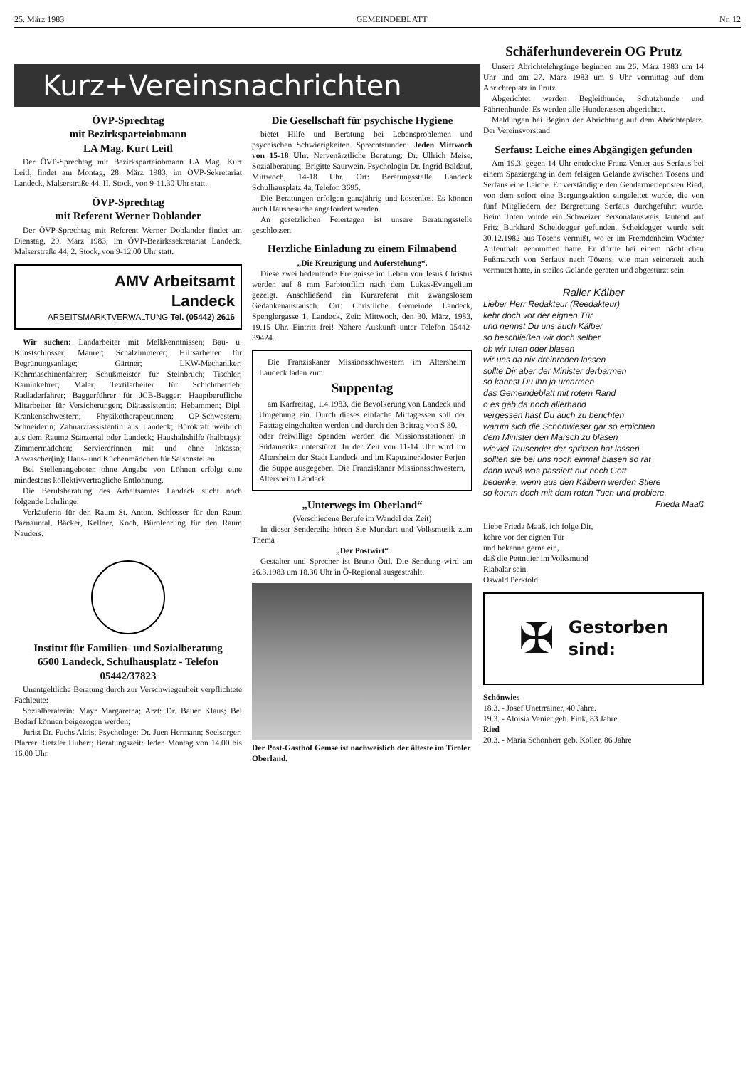25. März 1983 GEMEINDEBLATT Nr. 12
Kurz+Vereinsnachrichten
ÖVP-Sprechtag
mit Bezirksparteiobmann
LA Mag. Kurt Leitl
Der ÖVP-Sprechtag mit Bezirksparteiobmann LA Mag. Kurt Leitl, findet am Montag, 28. März 1983, im ÖVP-Sekretariat Landeck, Malserstraße 44, II. Stock, von 9-11.30 Uhr statt.
ÖVP-Sprechtag
mit Referent Werner Doblander
Der ÖVP-Sprechtag mit Referent Werner Doblander findet am Dienstag, 29. März 1983, im ÖVP-Bezirkssekretariat Landeck, Malserstraße 44, 2. Stock, von 9-12.00 Uhr statt.
AMV Arbeitsamt
Landeck
ARBEITSMARKTVERWALTUNG Tel. (05442) 2616
Wir suchen: Landarbeiter mit Melkkenntnissen; Bau- u. Kunstschlosser; Maurer; Schalzimmerer; Hilfsarbeiter für Begrünungsanlage; Gärtner; LKW-Mechaniker; Kehrmaschinenfahrer; Schußmeister für Steinbruch; Tischler; Kaminkehrer; Maler; Textilarbeiter für Schichtbetrieb; Radladerfahrer; Baggerführer für JCB-Bagger; Hauptberufliche Mitarbeiter für Versicherungen; Diätassistentin; Hebammen; Dipl. Krankenschwestern; Physikotherapeutinnen; OP-Schwestern; Schneiderin; Zahnarztassistentin aus Landeck; Bürokraft weiblich aus dem Raume Stanzertal oder Landeck; Haushaltshilfe (halbtags); Zimmermädchen; Serviererinnen mit und ohne Inkasso; Abwascher(in); Haus- und Küchenmädchen für Saisonstellen.
Bei Stellenangeboten ohne Angabe von Löhnen erfolgt eine mindestens kollektivvertragliche Entlohnung.
Die Berufsberatung des Arbeitsamtes Landeck sucht noch folgende Lehrlinge:
Verkäuferin für den Raum St. Anton, Schlosser für den Raum Paznauntal, Bäcker, Kellner, Koch, Bürolehrling für den Raum Nauders.
Institut für Familien- und Sozialberatung
6500 Landeck, Schulhausplatz - Telefon 05442/37823
Unentgeltliche Beratung durch zur Verschwiegenheit verpflichtete Fachleute:
Sozialberaterin: Mayr Margaretha; Arzt: Dr. Bauer Klaus; Bei Bedarf können beigezogen werden;
Jurist Dr. Fuchs Alois; Psychologe: Dr. Juen Hermann; Seelsorger: Pfarrer Rietzler Hubert; Beratungszeit: Jeden Montag von 14.00 bis 16.00 Uhr.
Die Gesellschaft für psychische Hygiene
bietet Hilfe und Beratung bei Lebensproblemen und psychischen Schwierigkeiten. Sprechtstunden: Jeden Mittwoch von 15-18 Uhr. Nervenärztliche Beratung: Dr. Ullrich Meise, Sozialberatung: Brigitte Saurwein, Psychologin Dr. Ingrid Baldauf, Mittwoch, 14-18 Uhr. Ort: Beratungsstelle Landeck Schulhausplatz 4a, Telefon 3695.
Die Beratungen erfolgen ganzjährig und kostenlos. Es können auch Hausbesuche angefordert werden.
An gesetzlichen Feiertagen ist unsere Beratungsstelle geschlossen.
Herzliche Einladung zu einem Filmabend
„Die Kreuzigung und Auferstehung“.
Diese zwei bedeutende Ereignisse im Leben von Jesus Christus werden auf 8 mm Farbtonfilm nach dem Lukas-Evangelium gezeigt. Anschließend ein Kurzreferat mit zwangslosem Gedankenaustausch. Ort: Christliche Gemeinde Landeck, Spenglergasse 1, Landeck, Zeit: Mittwoch, den 30. März, 1983, 19.15 Uhr. Eintritt frei! Nähere Auskunft unter Telefon 05442-39424.
Die Franziskaner Missionsschwestern im Altersheim Landeck laden zum
Suppentag
am Karfreitag, 1.4.1983, die Bevölkerung von Landeck und Umgebung ein. Durch dieses einfache Mittagessen soll der Fasttag eingehalten werden und durch den Beitrag von S 30.— oder freiwillige Spenden werden die Missionsstationen in Südamerika unterstützt. In der Zeit von 11-14 Uhr wird im Altersheim der Stadt Landeck und im Kapuzinerkloster Perjen die Suppe ausgegeben. Die Franziskaner Missionsschwestern, Altersheim Landeck
„Unterwegs im Oberland“
(Verschiedene Berufe im Wandel der Zeit)
In dieser Sendereihe hören Sie Mundart und Volksmusik zum Thema
„Der Postwirt“
Gestalter und Sprecher ist Bruno Öttl. Die Sendung wird am 26.3.1983 um 18.30 Uhr in Ö-Regional ausgestrahlt.
Der Post-Gasthof Gemse ist nachweislich der älteste im Tiroler Oberland.
Schäferhundeverein OG Prutz
Unsere Abrichtelehrgänge beginnen am 26. März 1983 um 14 Uhr und am 27. März 1983 um 9 Uhr vormittag auf dem Abrichteplatz in Prutz.
Abgerichtet werden Begleithunde, Schutzhunde und Fährtenhunde. Es werden alle Hunderassen abgerichtet.
Meldungen bei Beginn der Abrichtung auf dem Abrichteplatz. Der Vereinsvorstand
Serfaus: Leiche eines Abgängigen gefunden
Am 19.3. gegen 14 Uhr entdeckte Franz Venier aus Serfaus bei einem Spaziergang in dem felsigen Gelände zwischen Tösens und Serfaus eine Leiche. Er verständigte den Gendarmerieposten Ried, von dem sofort eine Bergungsaktion eingeleitet wurde, die von fünf Mitgliedern der Bergrettung Serfaus durchgeführt wurde. Beim Toten wurde ein Schweizer Personalausweis, lautend auf Fritz Burkhard Scheidegger gefunden. Scheidegger wurde seit 30.12.1982 aus Tösens vermißt, wo er im Fremdenheim Wachter Aufenthalt genommen hatte. Er dürfte bei einem nächtlichen Fußmarsch von Serfaus nach Tösens, wie man seinerzeit auch vermutet hatte, in steiles Gelände geraten und abgestürzt sein.
Raller Kälber
Lieber Herr Redakteur (Reedakteur)
kehr doch vor der eignen Tür
und nennst Du uns auch Kälber
so beschließen wir doch selber
ob wir tuten oder blasen
wir uns da nix dreinreden lassen
sollte Dir aber der Minister derbarmen
so kannst Du ihn ja umarmen
das Gemeindeblatt mit rotem Rand
o es gäb da noch allerhand
vergessen hast Du auch zu berichten
warum sich die Schönwieser gar so erpichten
dem Minister den Marsch zu blasen
wieviel Tausender der spritzen hat lassen
sollten sie bei uns noch einmal blasen so rat
dann weiß was passiert nur noch Gott
bedenke, wenn aus den Kälbern werden Stiere
so komm doch mit dem roten Tuch und probiere.
Frieda Maaß
Liebe Frieda Maaß, ich folge Dir,
kehre vor der eignen Tür
und bekenne gerne ein,
daß die Pettnuier im Volksmund
Riabalar sein.
Oswald Perktold
✠ Gestorben
sind:
Schönwies
18.3. - Josef Unetrrainer, 40 Jahre.
19.3. - Aloisia Venier geb. Fink, 83 Jahre.
Ried
20.3. - Maria Schönherr geb. Koller, 86 Jahre